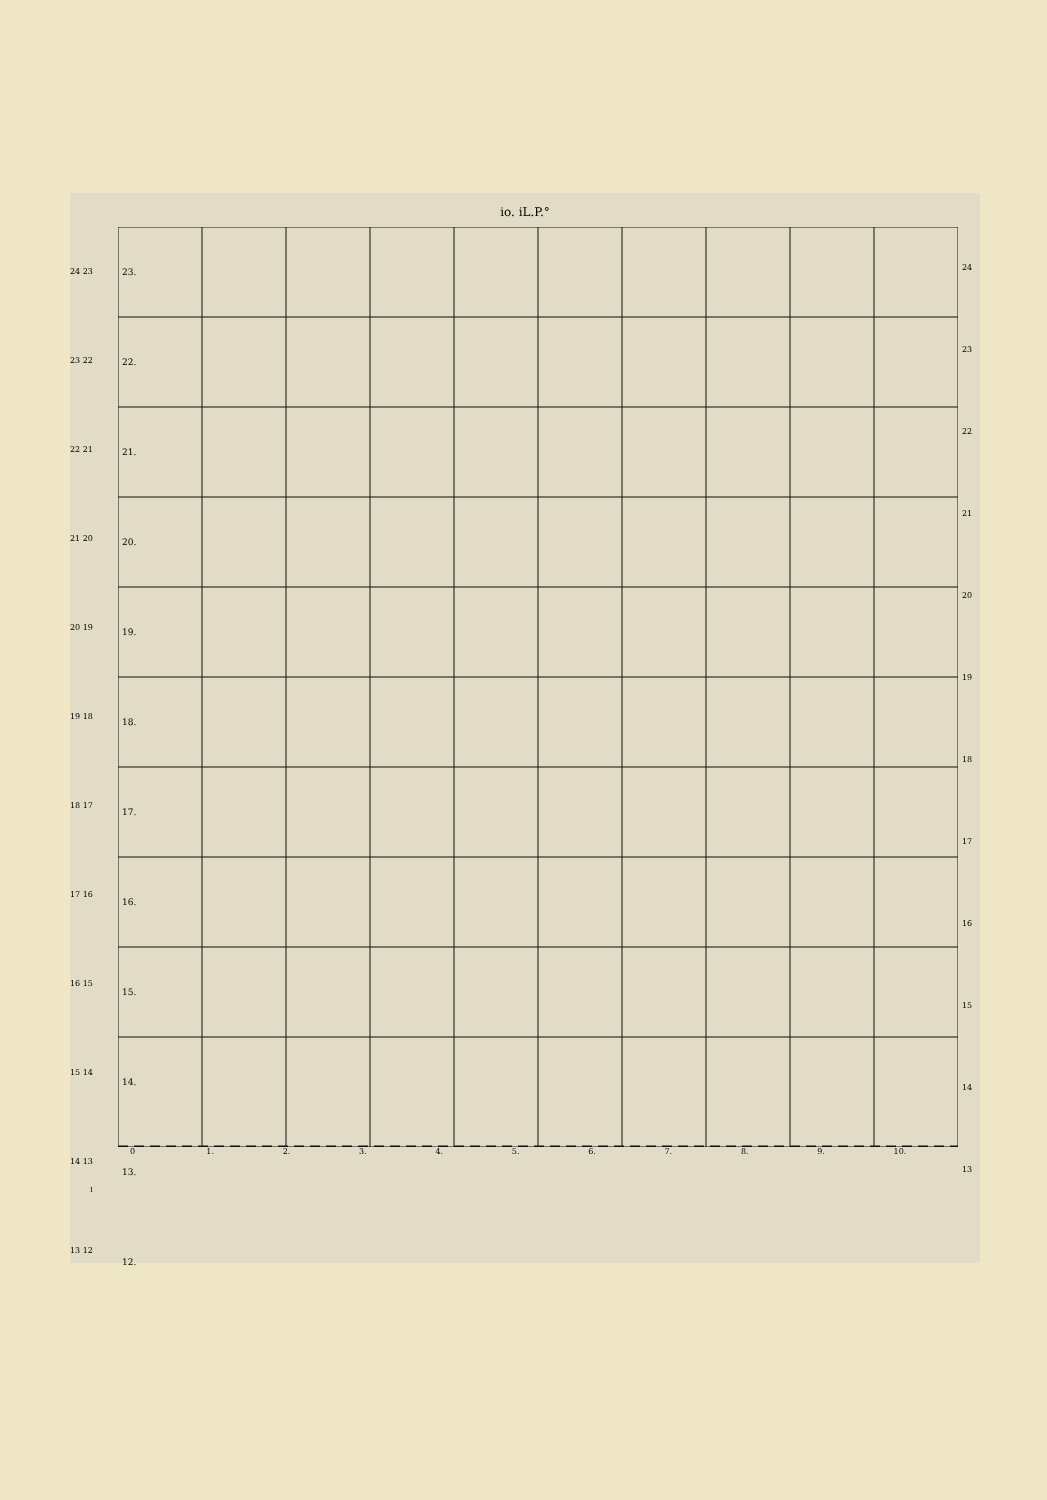io. iL.P.°
23.
22.
21.
20.
19.
18.
17.
16.
15.
14.
13.
12.
24 23
23 22
22 21
21 20
20 19
19 18
18 17
17 16
16 15
15 14
14 13
13 12
24
23
22
21
20
19
18
17
16
15
14
13
0 1. 2. 3. 4. 5. 6. 7. 8. 9. 10.
I